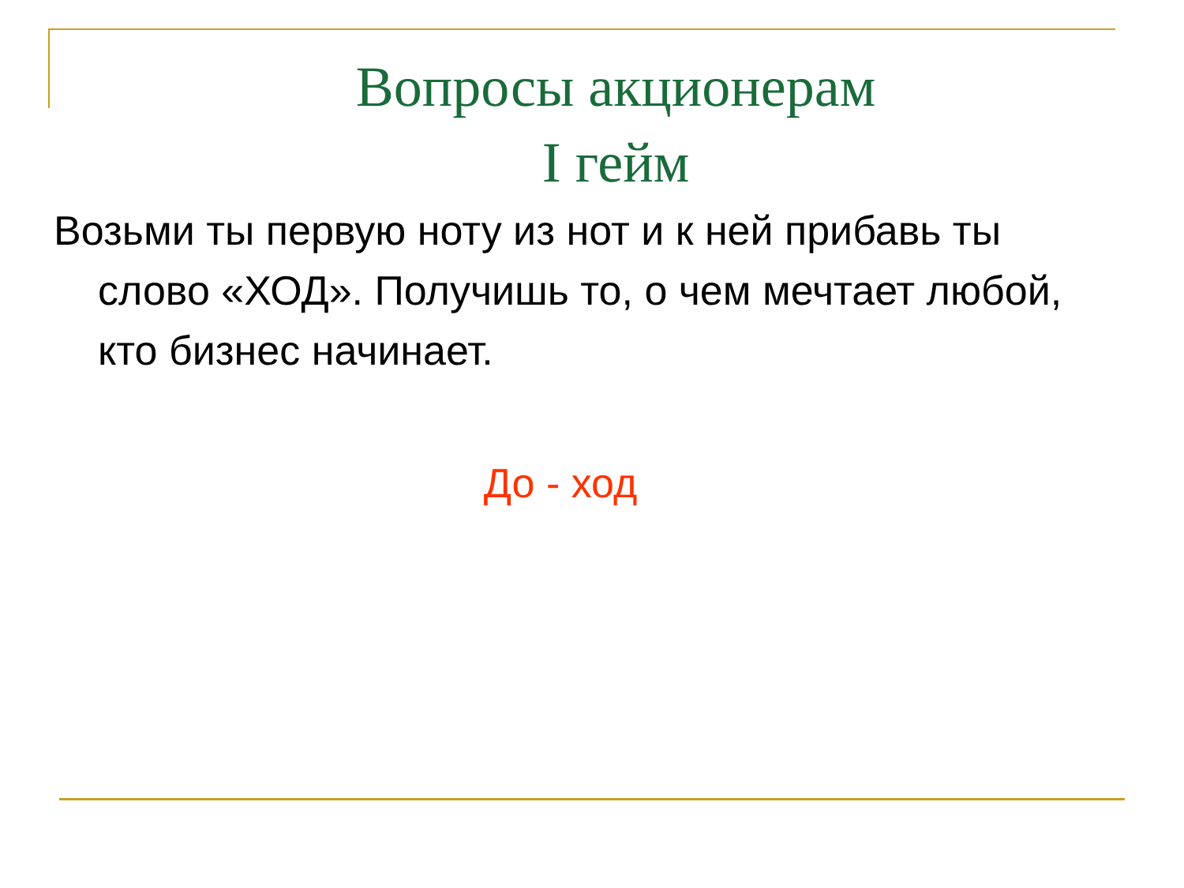Вопросы акционерам
I гейм
Возьми ты первую ноту из нот и к ней прибавь ты слово «ХОД». Получишь то, о чем мечтает любой, кто бизнес начинает.
До - ход